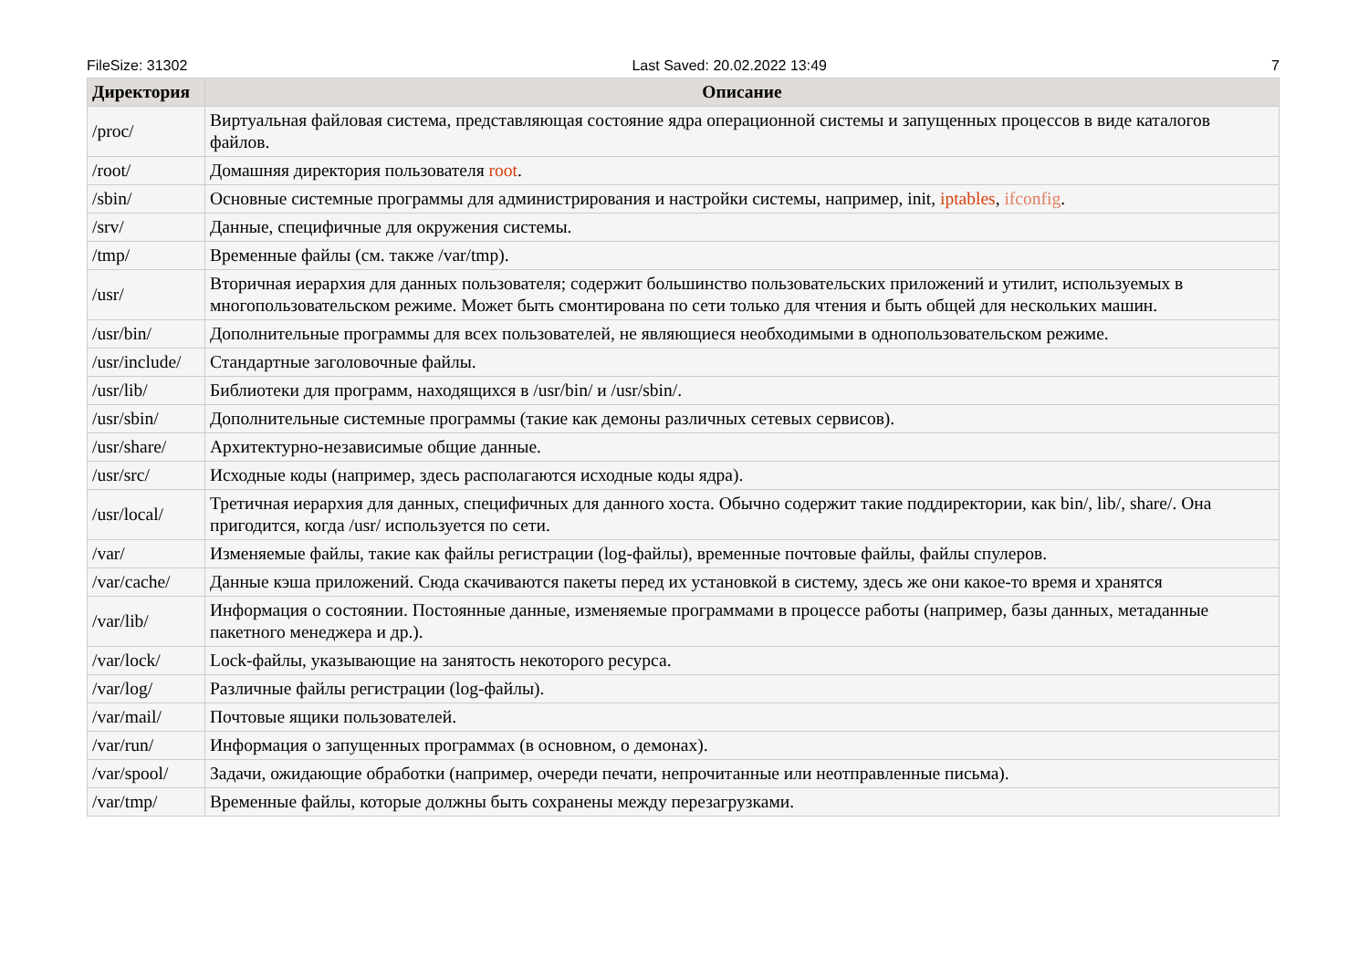FileSize: 31302 Last Saved: 20.02.2022 13:49 7
| Директория | Описание |
| --- | --- |
| /proc/ | Виртуальная файловая система, представляющая состояние ядра операционной системы и запущенных процессов в виде каталогов файлов. |
| /root/ | Домашняя директория пользователя root . |
| /sbin/ | Основные системные программы для администрирования и настройки системы, например, init, iptables , ifconfig . |
| /srv/ | Данные, специфичные для окружения системы. |
| /tmp/ | Временные файлы (см. также /var/tmp). |
| /usr/ | Вторичная иерархия для данных пользователя; содержит большинство пользовательских приложений и утилит, используемых в многопользовательском режиме. Может быть смонтирована по сети только для чтения и быть общей для нескольких машин. |
| /usr/bin/ | Дополнительные программы для всех пользователей, не являющиеся необходимыми в однопользовательском режиме. |
| /usr/include/ | Стандартные заголовочные файлы. |
| /usr/lib/ | Библиотеки для программ, находящихся в /usr/bin/ и /usr/sbin/. |
| /usr/sbin/ | Дополнительные системные программы (такие как демоны различных сетевых сервисов). |
| /usr/share/ | Архитектурно-независимые общие данные. |
| /usr/src/ | Исходные коды (например, здесь располагаются исходные коды ядра). |
| /usr/local/ | Третичная иерархия для данных, специфичных для данного хоста. Обычно содержит такие поддиректории, как bin/, lib/, share/. Она пригодится, когда /usr/ используется по сети. |
| /var/ | Изменяемые файлы, такие как файлы регистрации (log-файлы), временные почтовые файлы, файлы спулеров. |
| /var/cache/ | Данные кэша приложений. Сюда скачиваются пакеты перед их установкой в систему, здесь же они какое-то время и хранятся |
| /var/lib/ | Информация о состоянии. Постоянные данные, изменяемые программами в процессе работы (например, базы данных, метаданные пакетного менеджера и др.). |
| /var/lock/ | Lock-файлы, указывающие на занятость некоторого ресурса. |
| /var/log/ | Различные файлы регистрации (log-файлы). |
| /var/mail/ | Почтовые ящики пользователей. |
| /var/run/ | Информация о запущенных программах (в основном, о демонах). |
| /var/spool/ | Задачи, ожидающие обработки (например, очереди печати, непрочитанные или неотправленные письма). |
| /var/tmp/ | Временные файлы, которые должны быть сохранены между перезагрузками. |